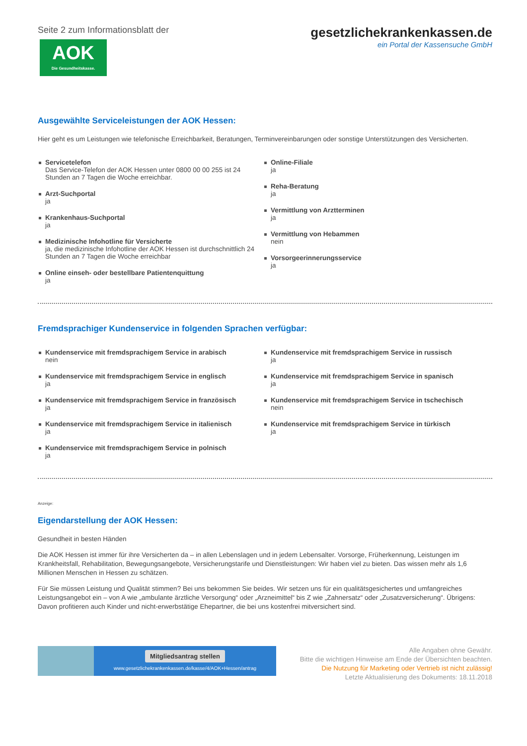Seite 2 zum Informationsblatt der
AOK
Die Gesundheitskasse.
gesetzlichekrankenkassen.de
ein Portal der Kassensuche GmbH
Ausgewählte Serviceleistungen der AOK Hessen:
Hier geht es um Leistungen wie telefonische Erreichbarkeit, Beratungen, Terminvereinbarungen oder sonstige Unterstützungen des Versicherten.
Servicetelefon
Das Service-Telefon der AOK Hessen unter 0800 00 00 255 ist 24 Stunden an 7 Tagen die Woche erreichbar.
Arzt-Suchportal
ja
Krankenhaus-Suchportal
ja
Medizinische Infohotline für Versicherte
ja, die medizinische Infohotline der AOK Hessen ist durchschnittlich 24 Stunden an 7 Tagen die Woche erreichbar
Online einseh- oder bestellbare Patientenquittung
ja
Online-Filiale
ja
Reha-Beratung
ja
Vermittlung von Arztterminen
ja
Vermittlung von Hebammen
nein
Vorsorgeerinnerungsservice
ja
Fremdsprachiger Kundenservice in folgenden Sprachen verfügbar:
Kundenservice mit fremdsprachigem Service in arabisch
nein
Kundenservice mit fremdsprachigem Service in englisch
ja
Kundenservice mit fremdsprachigem Service in französisch
ja
Kundenservice mit fremdsprachigem Service in italienisch
ja
Kundenservice mit fremdsprachigem Service in polnisch
ja
Kundenservice mit fremdsprachigem Service in russisch
ja
Kundenservice mit fremdsprachigem Service in spanisch
ja
Kundenservice mit fremdsprachigem Service in tschechisch
nein
Kundenservice mit fremdsprachigem Service in türkisch
ja
Anzeige:
Eigendarstellung der AOK Hessen:
Gesundheit in besten Händen
Die AOK Hessen ist immer für ihre Versicherten da – in allen Lebenslagen und in jedem Lebensalter. Vorsorge, Früherkennung, Leistungen im Krankheitsfall, Rehabilitation, Bewegungsangebote, Versicherungstarife und Dienstleistungen: Wir haben viel zu bieten. Das wissen mehr als 1,6 Millionen Menschen in Hessen zu schätzen.
Für Sie müssen Leistung und Qualität stimmen? Bei uns bekommen Sie beides. Wir setzen uns für ein qualitätsgesichertes und umfangreiches Leistungsangebot ein – von A wie „ambulante ärztliche Versorgung“ oder „Arzneimittel“ bis Z wie „Zahnersatz“ oder „Zusatzversicherung“. Übrigens: Davon profitieren auch Kinder und nicht-erwerbstätige Ehepartner, die bei uns kostenfrei mitversichert sind.
Mitgliedsantrag stellen
www.gesetzlichekrankenkassen.de/kasse/4/AOK+Hessen/antrag
Alle Angaben ohne Gewähr.
Bitte die wichtigen Hinweise am Ende der Übersichten beachten.
Die Nutzung für Marketing oder Vertrieb ist nicht zulässig!
Letzte Aktualisierung des Dokuments: 18.11.2018